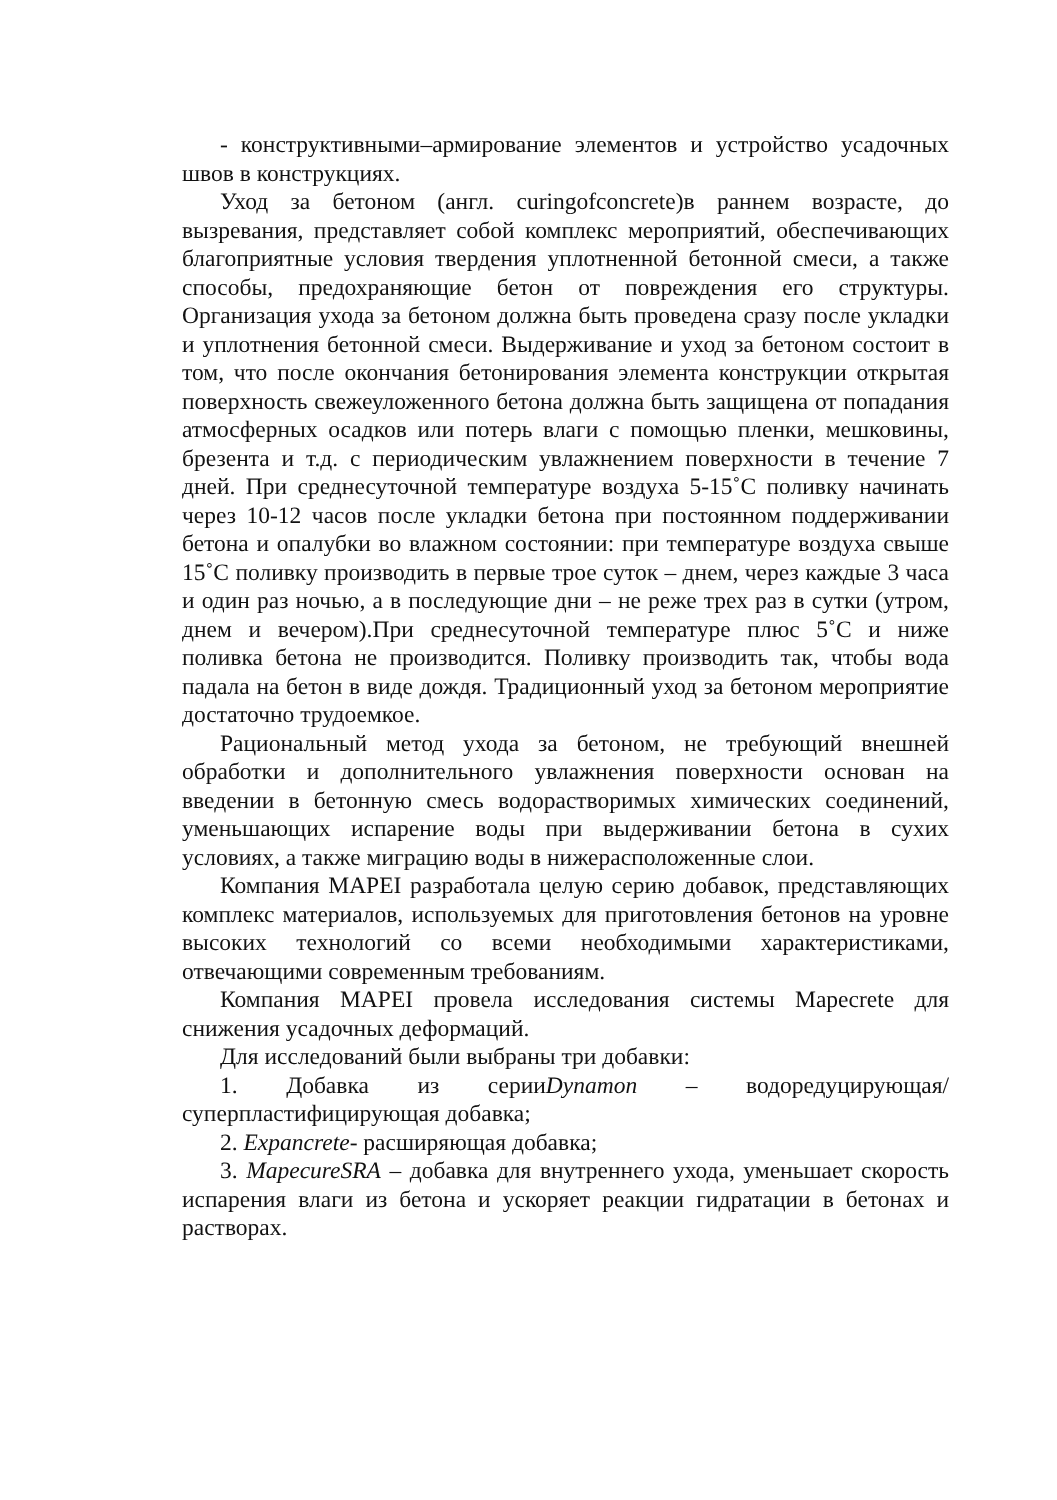- конструктивными–армирование элементов и устройство усадочных швов в конструкциях.
Уход за бетоном (англ. curingofconcrete)в раннем возрасте, до вызревания, представляет собой комплекс мероприятий, обеспечивающих благоприятные условия твердения уплотненной бетонной смеси, а также способы, предохраняющие бетон от повреждения его структуры. Организация ухода за бетоном должна быть проведена сразу после укладки и уплотнения бетонной смеси. Выдерживание и уход за бетоном состоит в том, что после окончания бетонирования элемента конструкции открытая поверхность свежеуложенного бетона должна быть защищена от попадания атмосферных осадков или потерь влаги с помощью пленки, мешковины, брезента и т.д. с периодическим увлажнением поверхности в течение 7 дней. При среднесуточной температуре воздуха 5-15˚С поливку начинать через 10-12 часов после укладки бетона при постоянном поддерживании бетона и опалубки во влажном состоянии: при температуре воздуха свыше 15˚С поливку производить в первые трое суток – днем, через каждые 3 часа и один раз ночью, а в последующие дни – не реже трех раз в сутки (утром, днем и вечером).При среднесуточной температуре плюс 5˚С и ниже поливка бетона не производится. Поливку производить так, чтобы вода падала на бетон в виде дождя. Традиционный уход за бетоном мероприятие достаточно трудоемкое.
Рациональный метод ухода за бетоном, не требующий внешней обработки и дополнительного увлажнения поверхности основан на введении в бетонную смесь водорастворимых химических соединений, уменьшающих испарение воды при выдерживании бетона в сухих условиях, а также миграцию воды в нижерасположенные слои.
Компания MAPEI разработала целую серию добавок, представляющих комплекс материалов, используемых для приготовления бетонов на уровне высоких технологий со всеми необходимыми характеристиками, отвечающими современным требованиям.
Компания MAPEI провела исследования системы Mapecrete для снижения усадочных деформаций.
Для исследований были выбраны три добавки:
1. Добавка из серииDynamon – водоредуцирующая/суперпластифицирующая добавка;
2. Expancrete- расширяющая добавка;
3. MapecureSRA – добавка для внутреннего ухода, уменьшает скорость испарения влаги из бетона и ускоряет реакции гидратации в бетонах и растворах.